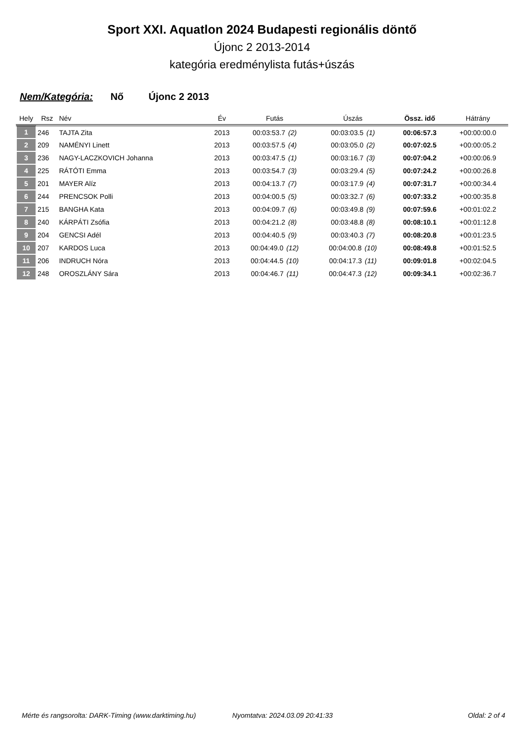Sport XXI. Aquatlon 2024 Budapesti regionális döntő
Újonc 2 2013-2014
kategória eredménylista futás+úszás
Nem/Kategória: Nő Újonc 2 2013
| Hely | Rsz | Név | Év | Futás | Úszás | Össz. idő | Hátrány |
| --- | --- | --- | --- | --- | --- | --- | --- |
| 1 | 246 | TAJTA Zita | 2013 | 00:03:53.7 (2) | 00:03:03.5 (1) | 00:06:57.3 | +00:00:00.0 |
| 2 | 209 | NAMÉNYI Linett | 2013 | 00:03:57.5 (4) | 00:03:05.0 (2) | 00:07:02.5 | +00:00:05.2 |
| 3 | 236 | NAGY-LACZKOVICH Johanna | 2013 | 00:03:47.5 (1) | 00:03:16.7 (3) | 00:07:04.2 | +00:00:06.9 |
| 4 | 225 | RÁTÓTI Emma | 2013 | 00:03:54.7 (3) | 00:03:29.4 (5) | 00:07:24.2 | +00:00:26.8 |
| 5 | 201 | MAYER Alíz | 2013 | 00:04:13.7 (7) | 00:03:17.9 (4) | 00:07:31.7 | +00:00:34.4 |
| 6 | 244 | PRENCSOK Polli | 2013 | 00:04:00.5 (5) | 00:03:32.7 (6) | 00:07:33.2 | +00:00:35.8 |
| 7 | 215 | BANGHA Kata | 2013 | 00:04:09.7 (6) | 00:03:49.8 (9) | 00:07:59.6 | +00:01:02.2 |
| 8 | 240 | KÁRPÁTI Zsófia | 2013 | 00:04:21.2 (8) | 00:03:48.8 (8) | 00:08:10.1 | +00:01:12.8 |
| 9 | 204 | GENCSI Adél | 2013 | 00:04:40.5 (9) | 00:03:40.3 (7) | 00:08:20.8 | +00:01:23.5 |
| 10 | 207 | KARDOS Luca | 2013 | 00:04:49.0 (12) | 00:04:00.8 (10) | 00:08:49.8 | +00:01:52.5 |
| 11 | 206 | INDRUCH Nóra | 2013 | 00:04:44.5 (10) | 00:04:17.3 (11) | 00:09:01.8 | +00:02:04.5 |
| 12 | 248 | OROSZLÁNY Sára | 2013 | 00:04:46.7 (11) | 00:04:47.3 (12) | 00:09:34.1 | +00:02:36.7 |
Mérte és rangsorolta: DARK-Timing (www.darktiming.hu) Nyomtatva: 2024.03.09 20:41:33 Oldal: 2 of 4